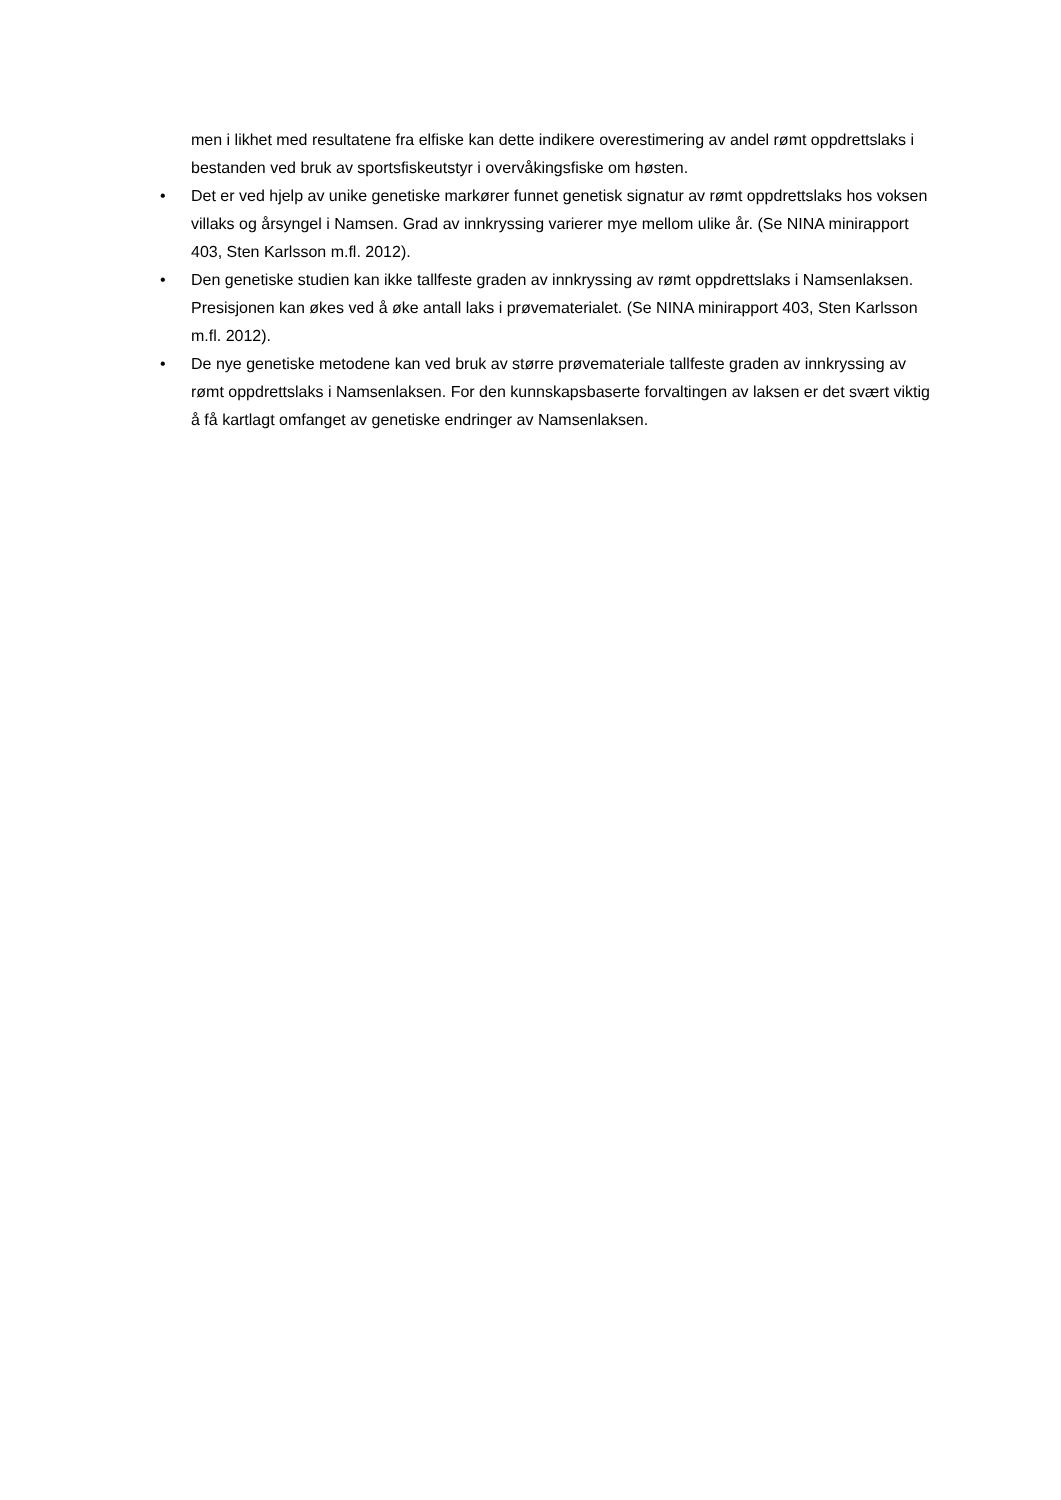men i likhet med resultatene fra elfiske kan dette indikere overestimering av andel rømt oppdrettslaks i bestanden ved bruk av sportsfiskeutstyr i overvåkingsfiske om høsten.
• Det er ved hjelp av unike genetiske markører funnet genetisk signatur av rømt oppdrettslaks hos voksen villaks og årsyngel i Namsen. Grad av innkryssing varierer mye mellom ulike år. (Se NINA minirapport 403, Sten Karlsson m.fl. 2012).
• Den genetiske studien kan ikke tallfeste graden av innkryssing av rømt oppdrettslaks i Namsenlaksen. Presisjonen kan økes ved å øke antall laks i prøvematerialet. (Se NINA minirapport 403, Sten Karlsson m.fl. 2012).
• De nye genetiske metodene kan ved bruk av større prøvemateriale tallfeste graden av innkryssing av rømt oppdrettslaks i Namsenlaksen. For den kunnskapsbaserte forvaltingen av laksen er det svært viktig å få kartlagt omfanget av genetiske endringer av Namsenlaksen.